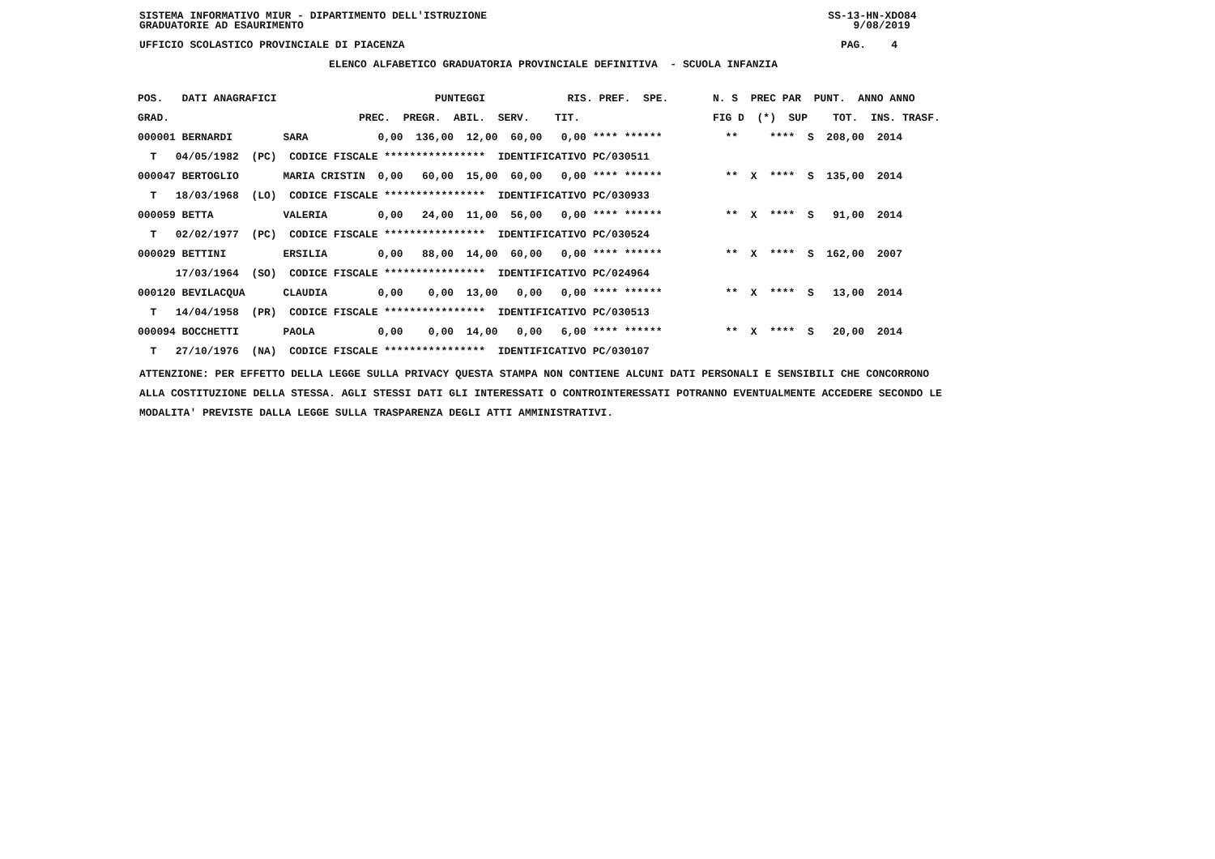SISTEMA INFORMATIVO MIUR - DIPARTIMENTO DELL'ISTRUZIONE SS-13-HN-XDO84
GRADUATORIE AD ESAURIMENTO 9/08/2019
UFFICIO SCOLASTICO PROVINCIALE DI PIACENZA PAG. 4
ELENCO ALFABETICO GRADUATORIA PROVINCIALE DEFINITIVA - SCUOLA INFANZIA
| POS. DATI ANAGRAFICI PUNTEGGI RIS. PREF. SPE. N. S PREC PAR PUNT. ANNO ANNO |
| --- |
| GRAD. PREC. PREGR. ABIL. SERV. TIT. FIG D (*) SUP TOT. INS. TRASF. |
| 000001 BERNARDI SARA 0,00 136,00 12,00 60,00 0,00 **** ****** ** **** S 208,00 2014 |
| T 04/05/1982 (PC) CODICE FISCALE **************** IDENTIFICATIVO PC/030511 |
| 000047 BERTOGLIO MARIA CRISTIN 0,00 60,00 15,00 60,00 0,00 **** ****** ** X **** S 135,00 2014 |
| T 18/03/1968 (LO) CODICE FISCALE **************** IDENTIFICATIVO PC/030933 |
| 000059 BETTA VALERIA 0,00 24,00 11,00 56,00 0,00 **** ****** ** X **** S 91,00 2014 |
| T 02/02/1977 (PC) CODICE FISCALE **************** IDENTIFICATIVO PC/030524 |
| 000029 BETTINI ERSILIA 0,00 88,00 14,00 60,00 0,00 **** ****** ** X **** S 162,00 2007 |
| 17/03/1964 (SO) CODICE FISCALE **************** IDENTIFICATIVO PC/024964 |
| 000120 BEVILACQUA CLAUDIA 0,00 0,00 13,00 0,00 0,00 **** ****** ** X **** S 13,00 2014 |
| T 14/04/1958 (PR) CODICE FISCALE **************** IDENTIFICATIVO PC/030513 |
| 000094 BOCCHETTI PAOLA 0,00 0,00 14,00 0,00 6,00 **** ****** ** X **** S 20,00 2014 |
| T 27/10/1976 (NA) CODICE FISCALE **************** IDENTIFICATIVO PC/030107 |
ATTENZIONE: PER EFFETTO DELLA LEGGE SULLA PRIVACY QUESTA STAMPA NON CONTIENE ALCUNI DATI PERSONALI E SENSIBILI CHE CONCORRONO ALLA COSTITUZIONE DELLA STESSA. AGLI STESSI DATI GLI INTERESSATI O CONTROINTERESSATI POTRANNO EVENTUALMENTE ACCEDERE SECONDO LE MODALITA' PREVISTE DALLA LEGGE SULLA TRASPARENZA DEGLI ATTI AMMINISTRATIVI.